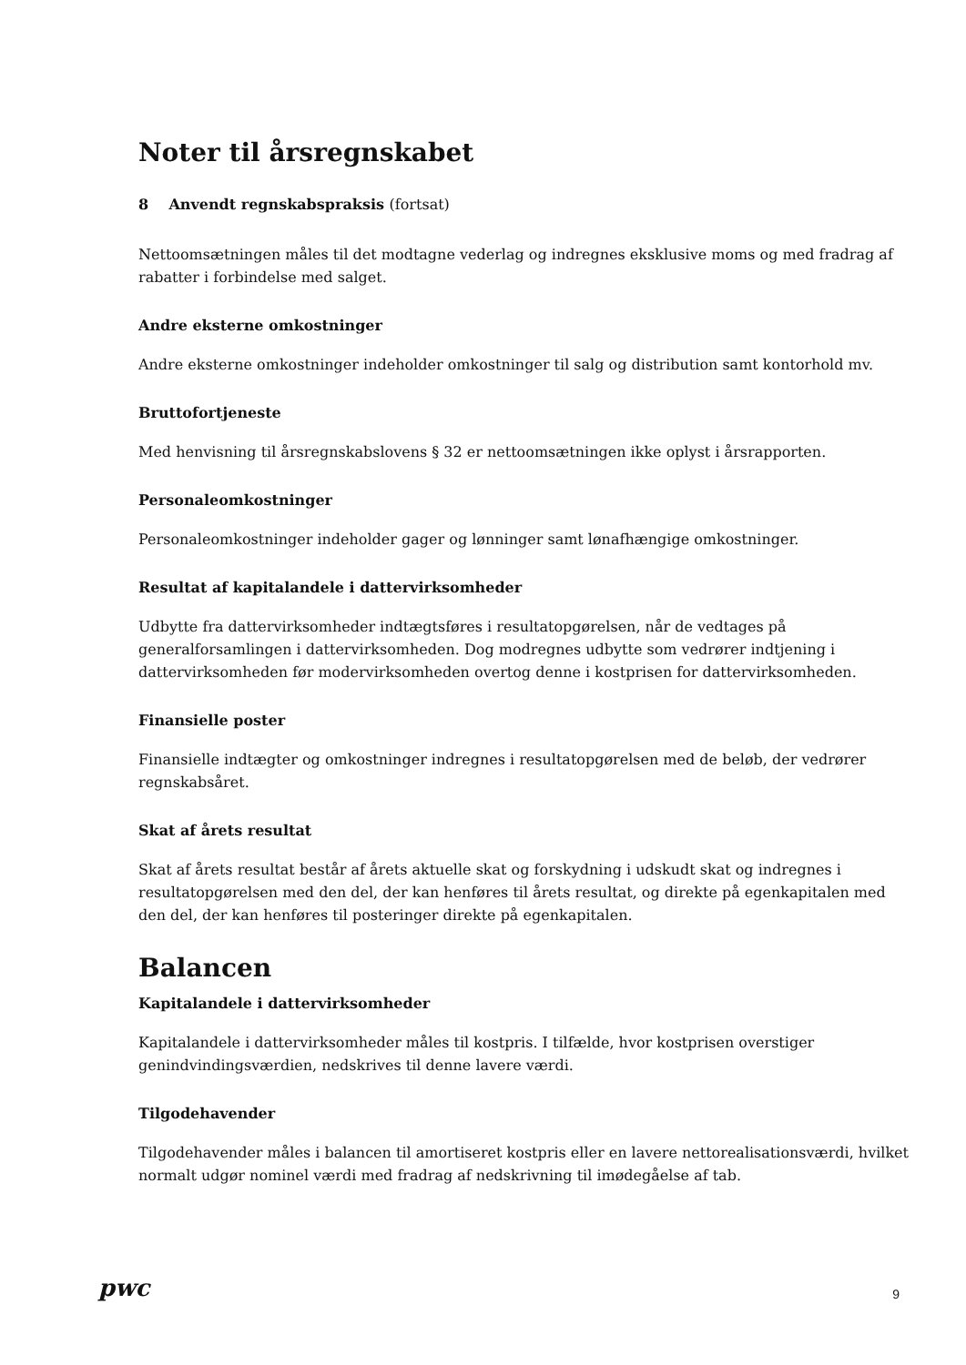Noter til årsregnskabet
8 Anvendt regnskabspraksis (fortsat)
Nettoomsætningen måles til det modtagne vederlag og indregnes eksklusive moms og med fradrag af rabatter i forbindelse med salget.
Andre eksterne omkostninger
Andre eksterne omkostninger indeholder omkostninger til salg og distribution samt kontorhold mv.
Bruttofortjeneste
Med henvisning til årsregnskabslovens § 32 er nettoomsætningen ikke oplyst i årsrapporten.
Personaleomkostninger
Personaleomkostninger indeholder gager og lønninger samt lønafhængige omkostninger.
Resultat af kapitalandele i dattervirksomheder
Udbytte fra dattervirksomheder indtægtsføres i resultatopgørelsen, når de vedtages på generalforsamlingen i dattervirksomheden. Dog modregnes udbytte som vedrører indtjening i dattervirksomheden før modervirksomheden overtog denne i kostprisen for dattervirksomheden.
Finansielle poster
Finansielle indtægter og omkostninger indregnes i resultatopgørelsen med de beløb, der vedrører regnskabsåret.
Skat af årets resultat
Skat af årets resultat består af årets aktuelle skat og forskydning i udskudt skat og indregnes i resultatopgørelsen med den del, der kan henføres til årets resultat, og direkte på egenkapitalen med den del, der kan henføres til posteringer direkte på egenkapitalen.
Balancen
Kapitalandele i dattervirksomheder
Kapitalandele i dattervirksomheder måles til kostpris. I tilfælde, hvor kostprisen overstiger genindvindingsværdien, nedskrives til denne lavere værdi.
Tilgodehavender
Tilgodehavender måles i balancen til amortiseret kostpris eller en lavere nettorealisationsværdi, hvilket normalt udgør nominel værdi med fradrag af nedskrivning til imødegåelse af tab.
pwc 9